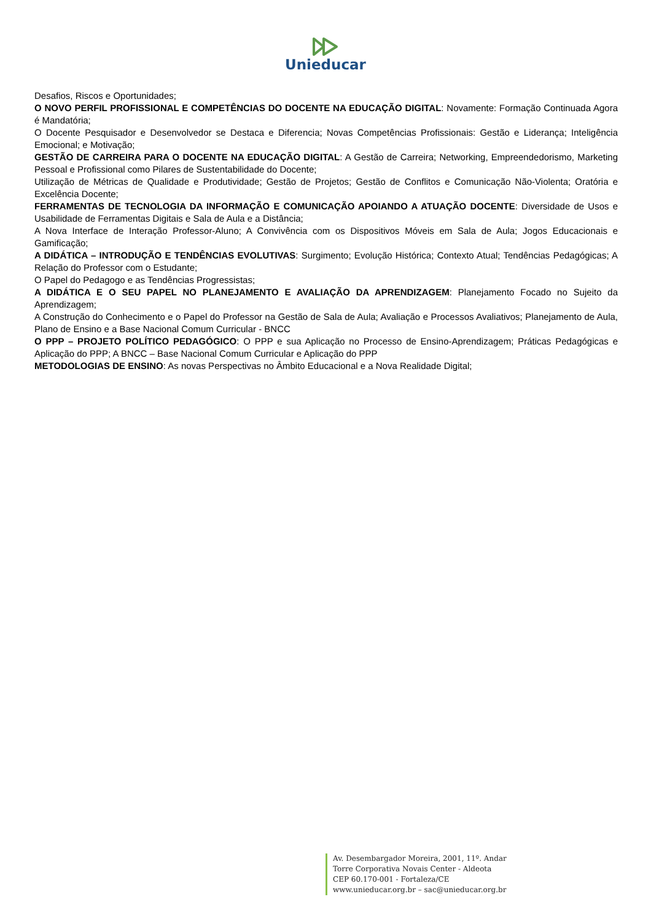Unieducar
Desafios, Riscos e Oportunidades;
O NOVO PERFIL PROFISSIONAL E COMPETÊNCIAS DO DOCENTE NA EDUCAÇÃO DIGITAL: Novamente: Formação Continuada Agora é Mandatória;
O Docente Pesquisador e Desenvolvedor se Destaca e Diferencia; Novas Competências Profissionais: Gestão e Liderança; Inteligência Emocional; e Motivação;
GESTÃO DE CARREIRA PARA O DOCENTE NA EDUCAÇÃO DIGITAL: A Gestão de Carreira; Networking, Empreendedorismo, Marketing Pessoal e Profissional como Pilares de Sustentabilidade do Docente;
Utilização de Métricas de Qualidade e Produtividade; Gestão de Projetos; Gestão de Conflitos e Comunicação Não-Violenta; Oratória e Excelência Docente;
FERRAMENTAS DE TECNOLOGIA DA INFORMAÇÃO E COMUNICAÇÃO APOIANDO A ATUAÇÃO DOCENTE: Diversidade de Usos e Usabilidade de Ferramentas Digitais e Sala de Aula e a Distância;
A Nova Interface de Interação Professor-Aluno; A Convivência com os Dispositivos Móveis em Sala de Aula; Jogos Educacionais e Gamificação;
A DIDÁTICA – INTRODUÇÃO E TENDÊNCIAS EVOLUTIVAS: Surgimento; Evolução Histórica; Contexto Atual; Tendências Pedagógicas; A Relação do Professor com o Estudante;
O Papel do Pedagogo e as Tendências Progressistas;
A DIDÁTICA E O SEU PAPEL NO PLANEJAMENTO E AVALIAÇÃO DA APRENDIZAGEM: Planejamento Focado no Sujeito da Aprendizagem;
A Construção do Conhecimento e o Papel do Professor na Gestão de Sala de Aula; Avaliação e Processos Avaliativos; Planejamento de Aula, Plano de Ensino e a Base Nacional Comum Curricular - BNCC
O PPP – PROJETO POLÍTICO PEDAGÓGICO: O PPP e sua Aplicação no Processo de Ensino-Aprendizagem; Práticas Pedagógicas e Aplicação do PPP; A BNCC – Base Nacional Comum Curricular e Aplicação do PPP
METODOLOGIAS DE ENSINO: As novas Perspectivas no Âmbito Educacional e a Nova Realidade Digital;
Av. Desembargador Moreira, 2001, 11º. Andar
Torre Corporativa Novais Center - Aldeota
CEP 60.170-001 - Fortaleza/CE
www.unieducar.org.br – sac@unieducar.org.br